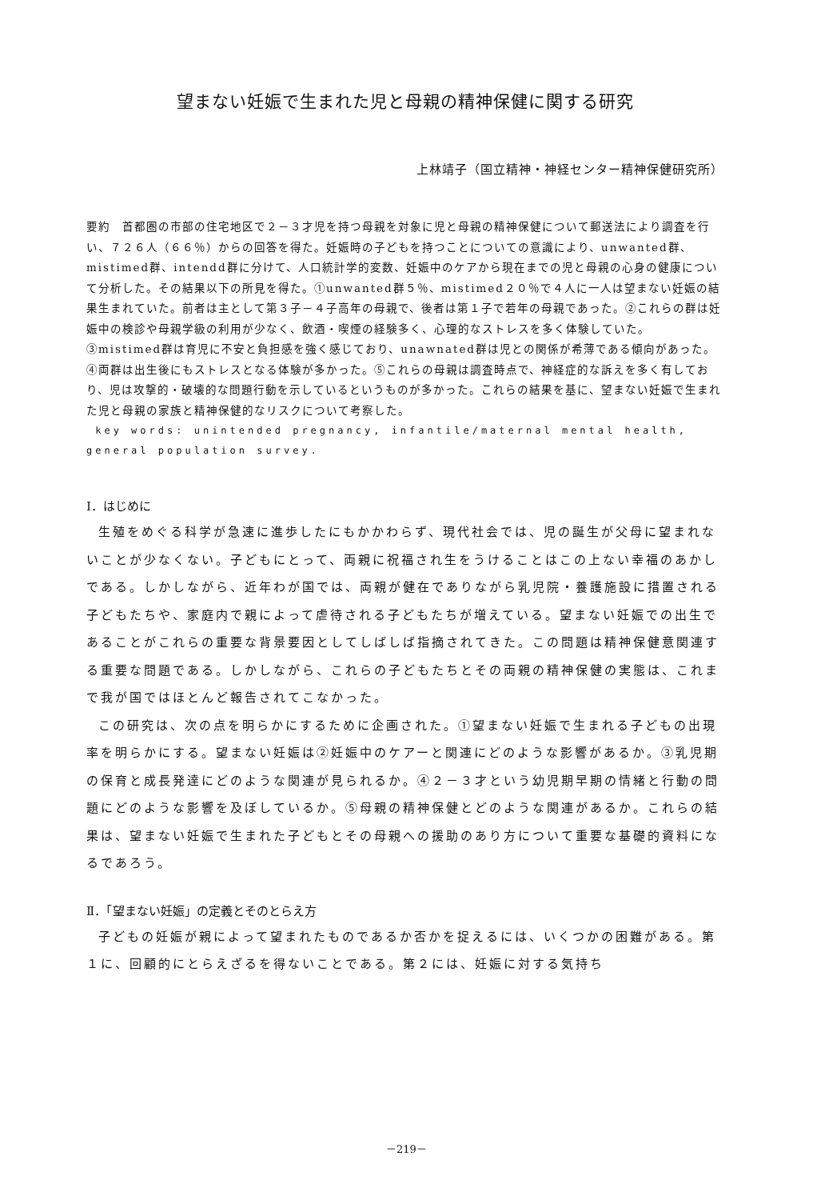望まない妊娠で生まれた児と母親の精神保健に関する研究
上林靖子（国立精神・神経センター精神保健研究所）
要約　首都圏の市部の住宅地区で２－３才児を持つ母親を対象に児と母親の精神保健について郵送法により調査を行い、７２６人（６６％）からの回答を得た。妊娠時の子どもを持つことについての意識により、unwanted群、mistimed群、intendd群に分けて、人口統計学的変数、妊娠中のケアから現在までの児と母親の心身の健康について分析した。その結果以下の所見を得た。①unwanted群５％、mistimed２０％で４人に一人は望まない妊娠の結果生まれていた。前者は主として第３子－４子高年の母親で、後者は第１子で若年の母親であった。②これらの群は妊娠中の検診や母親学級の利用が少なく、飲酒・喫煙の経験多く、心理的なストレスを多く体験していた。③mistimed群は育児に不安と負担感を強く感じており、unawnated群は児との関係が希薄である傾向があった。④両群は出生後にもストレスとなる体験が多かった。⑤これらの母親は調査時点で、神経症的な訴えを多く有しており、児は攻撃的・破壊的な問題行動を示しているというものが多かった。これらの結果を基に、望まない妊娠で生まれた児と母親の家族と精神保健的なリスクについて考察した。
key words: unintended pregnancy, infantile/maternal mental health, general population survey.
Ⅰ．はじめに
生殖をめぐる科学が急速に進歩したにもかかわらず、現代社会では、児の誕生が父母に望まれないことが少なくない。子どもにとって、両親に祝福され生をうけることはこの上ない幸福のあかしである。しかしながら、近年わが国では、両親が健在でありながら乳児院・養護施設に措置される子どもたちや、家庭内で親によって虐待される子どもたちが増えている。望まない妊娠での出生であることがこれらの重要な背景要因としてしばしば指摘されてきた。この問題は精神保健意関連する重要な問題である。しかしながら、これらの子どもたちとその両親の精神保健の実態は、これまで我が国ではほとんど報告されてこなかった。
この研究は、次の点を明らかにするために企画された。①望まない妊娠で生まれる子どもの出現率を明らかにする。望まない妊娠は②妊娠中のケアーと関連にどのような影響があるか。③乳児期の保育と成長発達にどのような関連が見られるか。④２－３才という幼児期早期の情緒と行動の問題にどのような影響を及ぼしているか。⑤母親の精神保健とどのような関連があるか。これらの結果は、望まない妊娠で生まれた子どもとその母親への援助のあり方について重要な基礎的資料になるであろう。
Ⅱ．「望まない妊娠」の定義とそのとらえ方
子どもの妊娠が親によって望まれたものであるか否かを捉えるには、いくつかの困難がある。第１に、回顧的にとらえざるを得ないことである。第２には、妊娠に対する気持ち
－219－